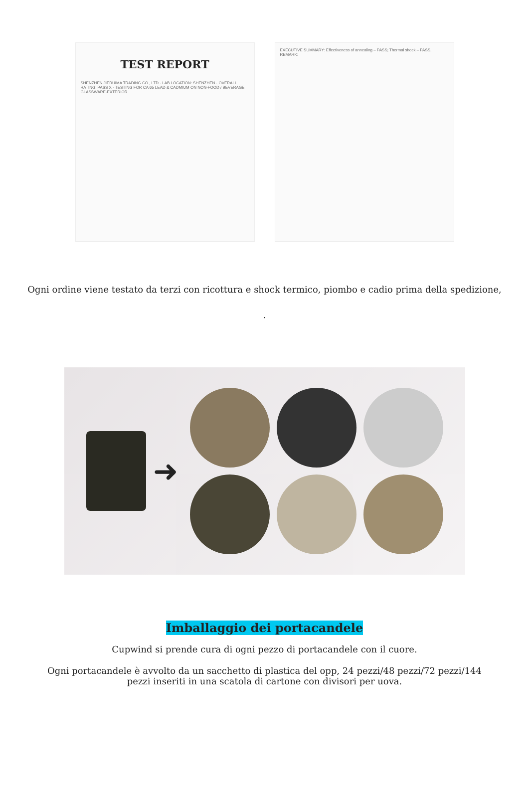TEST REPORT
SHENZHEN JIERUIMA TRADING CO., LTD · LAB LOCATION: SHENZHEN · OVERALL RATING: PASS X · TESTING FOR CA 65 LEAD & CADMIUM ON NON-FOOD / BEVERAGE GLASSWARE-EXTERIOR
EXECUTIVE SUMMARY: Effectiveness of annealing – PASS; Thermal shock – PASS. REMARK:
Ogni ordine viene testato da terzi con ricottura e shock termico, piombo e cadio prima della spedizione,
.
➜
Imballaggio dei portacandele
Cupwind si prende cura di ogni pezzo di portacandele con il cuore.
Ogni portacandele è avvolto da un sacchetto di plastica del opp, 24 pezzi/48 pezzi/72 pezzi/144 pezzi inseriti in una scatola di cartone con divisori per uova.